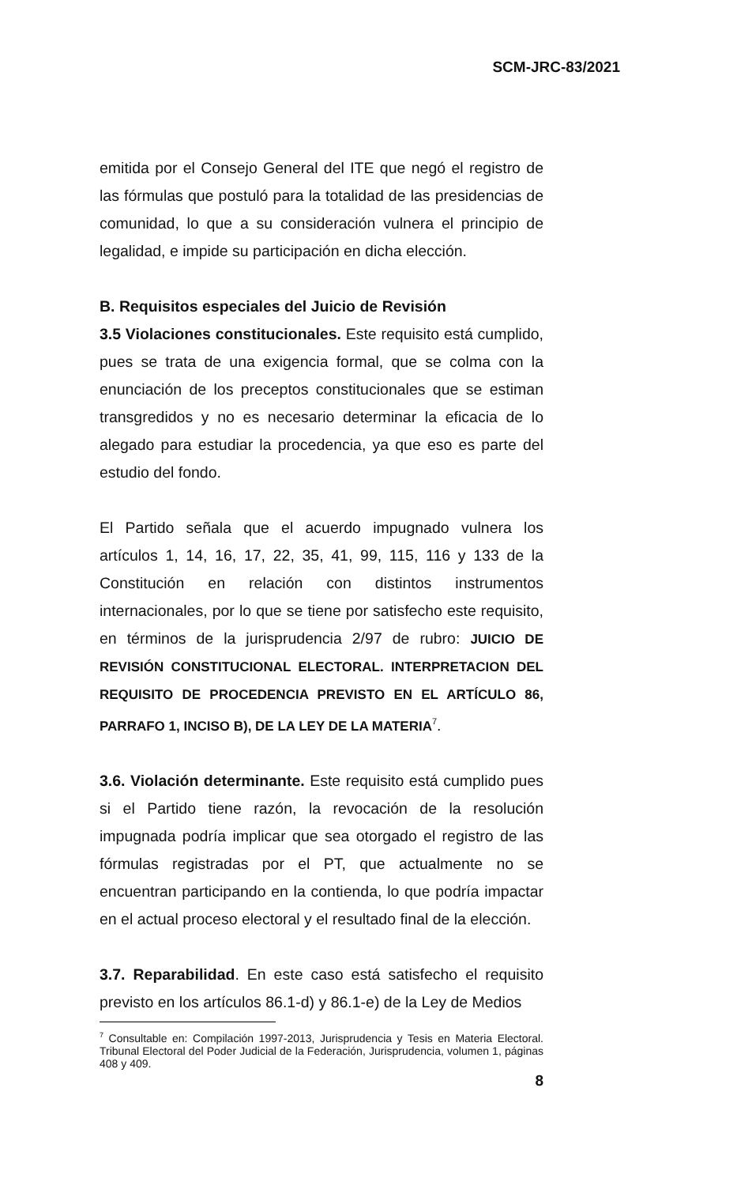SCM-JRC-83/2021
emitida por el Consejo General del ITE que negó el registro de las fórmulas que postuló para la totalidad de las presidencias de comunidad, lo que a su consideración vulnera el principio de legalidad, e impide su participación en dicha elección.
B. Requisitos especiales del Juicio de Revisión
3.5 Violaciones constitucionales. Este requisito está cumplido, pues se trata de una exigencia formal, que se colma con la enunciación de los preceptos constitucionales que se estiman transgredidos y no es necesario determinar la eficacia de lo alegado para estudiar la procedencia, ya que eso es parte del estudio del fondo.
El Partido señala que el acuerdo impugnado vulnera los artículos 1, 14, 16, 17, 22, 35, 41, 99, 115, 116 y 133 de la Constitución en relación con distintos instrumentos internacionales, por lo que se tiene por satisfecho este requisito, en términos de la jurisprudencia 2/97 de rubro: JUICIO DE REVISIÓN CONSTITUCIONAL ELECTORAL. INTERPRETACION DEL REQUISITO DE PROCEDENCIA PREVISTO EN EL ARTÍCULO 86, PARRAFO 1, INCISO B), DE LA LEY DE LA MATERIA<sup>7</sup>.
3.6. Violación determinante. Este requisito está cumplido pues si el Partido tiene razón, la revocación de la resolución impugnada podría implicar que sea otorgado el registro de las fórmulas registradas por el PT, que actualmente no se encuentran participando en la contienda, lo que podría impactar en el actual proceso electoral y el resultado final de la elección.
3.7. Reparabilidad. En este caso está satisfecho el requisito previsto en los artículos 86.1-d) y 86.1-e) de la Ley de Medios
<sup>7</sup> Consultable en: Compilación 1997-2013, Jurisprudencia y Tesis en Materia Electoral. Tribunal Electoral del Poder Judicial de la Federación, Jurisprudencia, volumen 1, páginas 408 y 409.
8